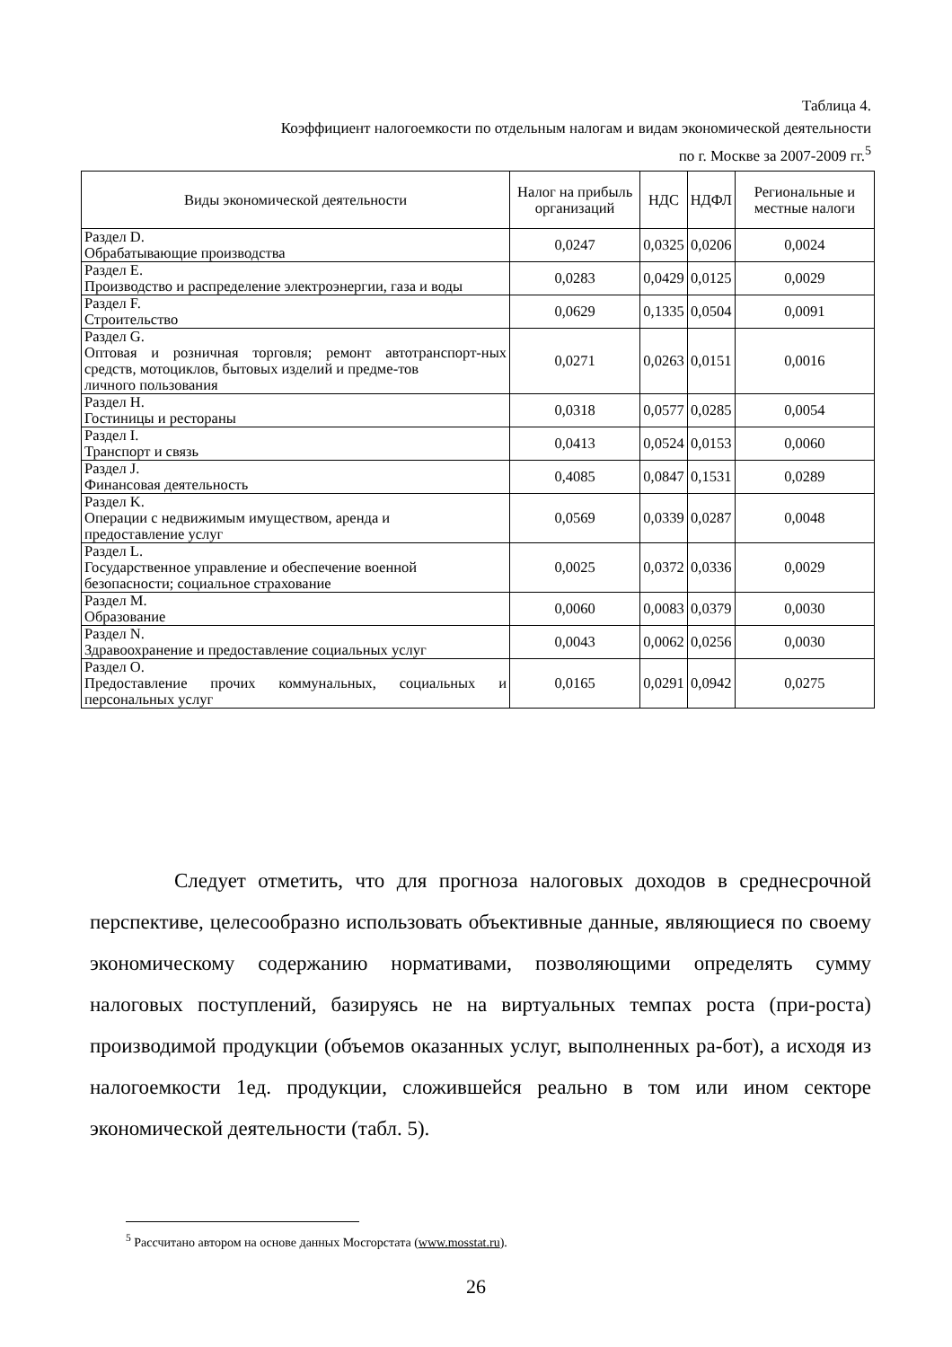Таблица 4.
Коэффициент налогоемкости по отдельным налогам и видам экономической деятельности
по г. Москве за 2007-2009 гг.<sup>5</sup>
| Виды экономической деятельности | Налог на прибыль организаций | НДС | НДФЛ | Региональные и местные налоги |
| --- | --- | --- | --- | --- |
| Раздел D. Обрабатывающие производства | 0,0247 | 0,0325 | 0,0206 | 0,0024 |
| Раздел E. Производство и распределение электроэнергии, газа и воды | 0,0283 | 0,0429 | 0,0125 | 0,0029 |
| Раздел F. Строительство | 0,0629 | 0,1335 | 0,0504 | 0,0091 |
| Раздел G. Оптовая и розничная торговля; ремонт автотранспорт-ных средств, мотоциклов, бытовых изделий и предме-тов личного пользования | 0,0271 | 0,0263 | 0,0151 | 0,0016 |
| Раздел H. Гостиницы и рестораны | 0,0318 | 0,0577 | 0,0285 | 0,0054 |
| Раздел I. Транспорт и связь | 0,0413 | 0,0524 | 0,0153 | 0,0060 |
| Раздел J. Финансовая деятельность | 0,4085 | 0,0847 | 0,1531 | 0,0289 |
| Раздел K. Операции с недвижимым имуществом, аренда и предоставление услуг | 0,0569 | 0,0339 | 0,0287 | 0,0048 |
| Раздел L. Государственное управление и обеспечение военной безопасности; социальное страхование | 0,0025 | 0,0372 | 0,0336 | 0,0029 |
| Раздел M. Образование | 0,0060 | 0,0083 | 0,0379 | 0,0030 |
| Раздел N. Здравоохранение и предоставление социальных услуг | 0,0043 | 0,0062 | 0,0256 | 0,0030 |
| Раздел O. Предоставление прочих коммунальных, социальных и персональных услуг | 0,0165 | 0,0291 | 0,0942 | 0,0275 |
Следует отметить, что для прогноза налоговых доходов в среднесрочной перспективе, целесообразно использовать объективные данные, являющиеся по своему экономическому содержанию нормативами, позволяющими определять сумму налоговых поступлений, базируясь не на виртуальных темпах роста (при-роста) производимой продукции (объемов оказанных услуг, выполненных ра-бот), а исходя из налогоемкости 1ед. продукции, сложившейся реально в том или ином секторе экономической деятельности (табл. 5).
<sup>5</sup> Рассчитано автором на основе данных Мосгорстата (www.mosstat.ru).
26